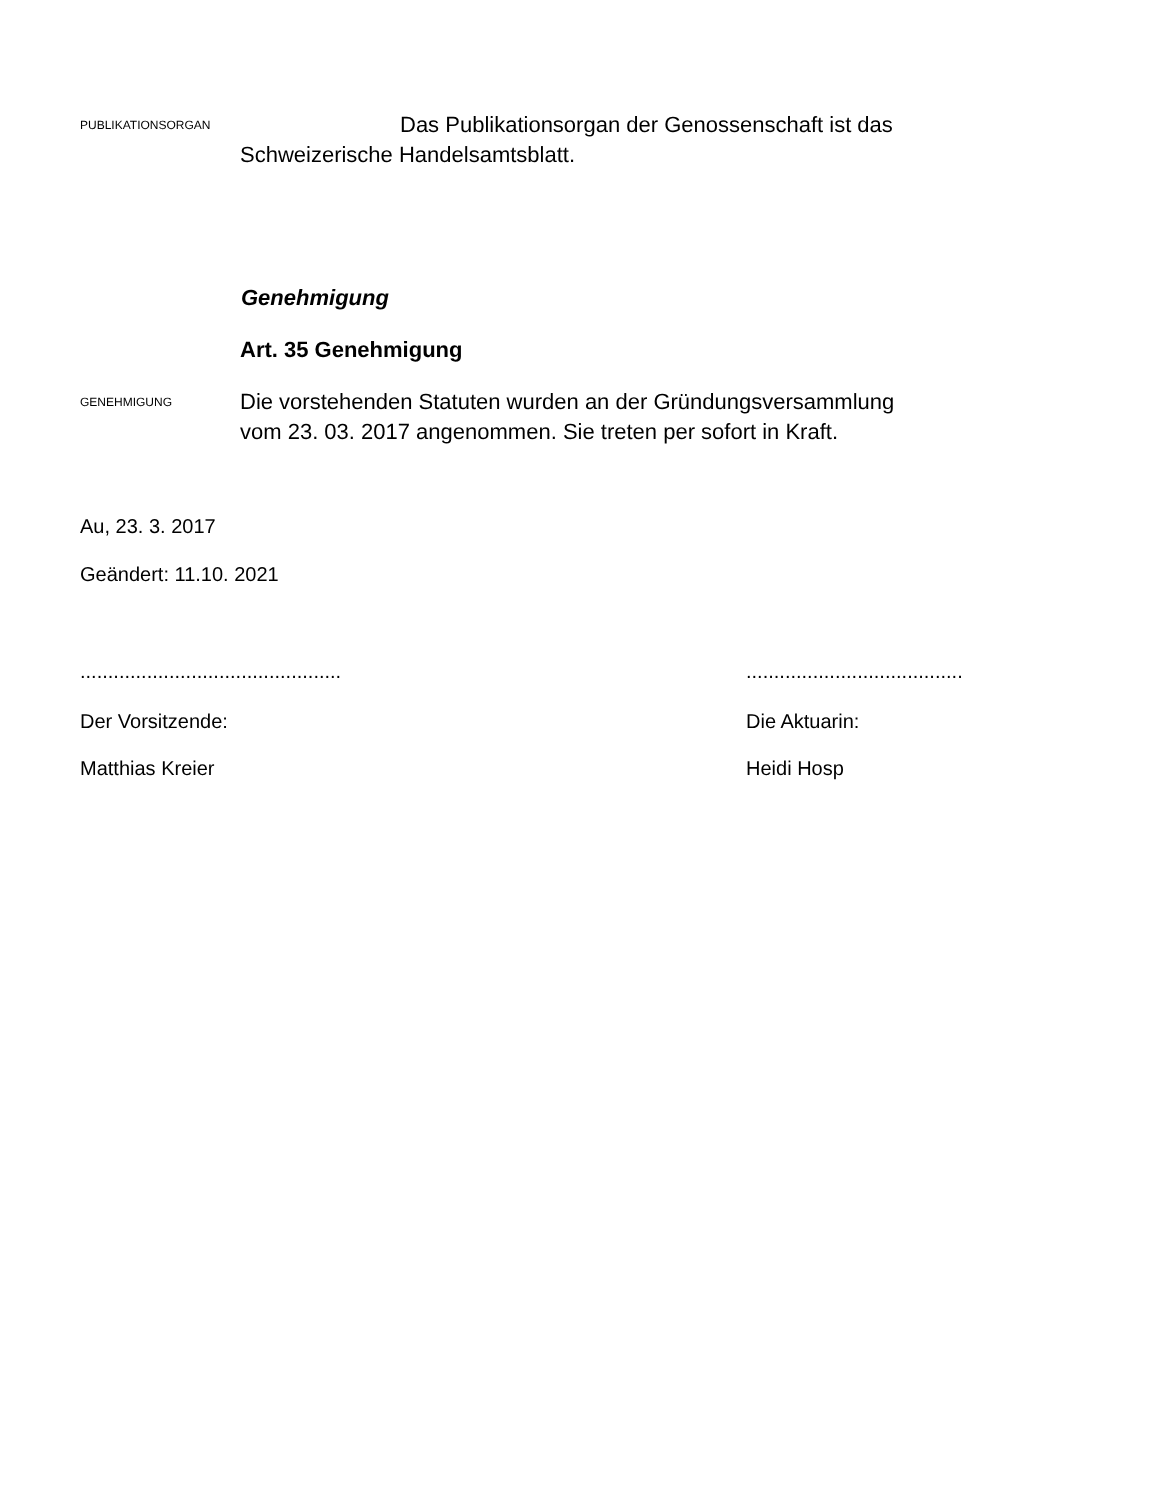PUBLIKATIONSORGAN
Das Publikationsorgan der Genossenschaft ist das
Schweizerische Handelsamtsblatt.
Genehmigung
Art. 35 Genehmigung
GENEHMIGUNG
Die vorstehenden Statuten wurden an der Gründungsversammlung
vom 23. 03. 2017 angenommen. Sie treten per sofort in Kraft.
Au, 23. 3. 2017
Geändert: 11.10. 2021
...............................................
.......................................
Der Vorsitzende: Die Aktuarin:
Matthias Kreier Heidi Hosp